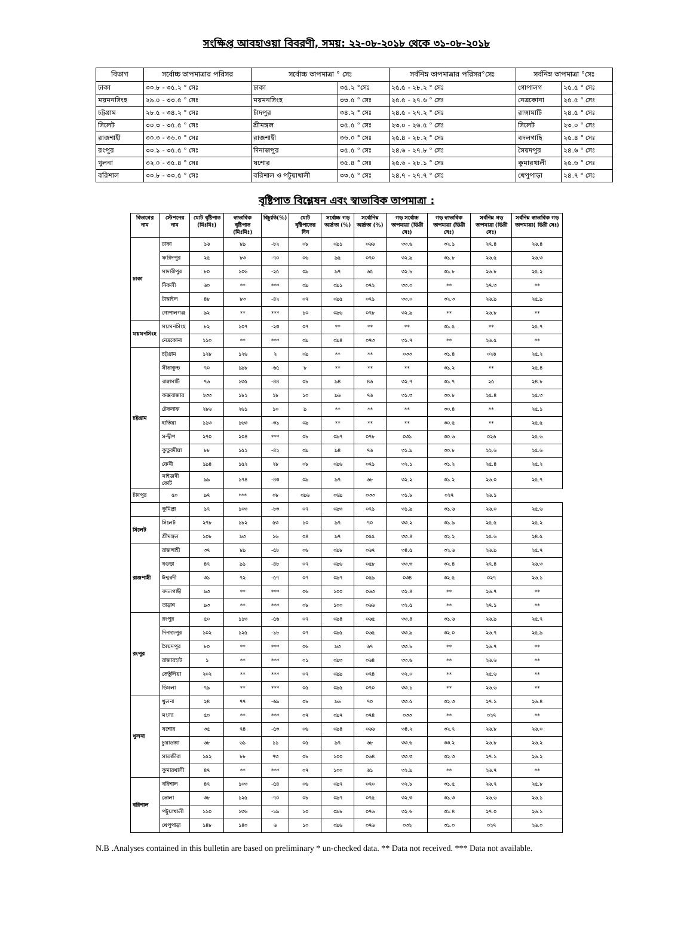সংক্ষিপ্ত আবহাওয়া বিবরণী, সময়: ২২-০৮-২০১৮ থেকে ৩১-০৮-২০১৮
| বিভাগ | সর্বোচ্চ তাপমাত্রার পরিসর | সর্বোচ্চ তাপমাত্রা ° সেঃ | | সর্বনিম্ন তাপমাত্রার পরিসর°সেঃ | সর্বনিম্ন তাপমাত্রা °সেঃ | |
| --- | --- | --- | --- | --- | --- | --- |
| ঢাকা | ৩০.৮ - ৩৫.২ ° সেঃ | ঢাকা | ৩৫.২ °সেঃ | ২৫.৫ - ২৮.২ ° সেঃ | গোপালগ | ২৫.৫ ° সেঃ |
| ময়মনসিংহ | ২৯.০ - ৩৩.৫ ° সেঃ | ময়মনসিংহ | ৩৩.৫ ° সেঃ | ২৫.৫ - ২৭.৬ ° সেঃ | নেত্রকোনা | ২৫.৫ ° সেঃ |
| চট্টগ্রাম | ২৮.৫ - ৩৪.২ ° সেঃ | চাঁদপুর | ৩৪.২ ° সেঃ | ২৪.৫ - ২৭.২ ° সেঃ | রাঙ্গামাটি | ২৪.৫ ° সেঃ |
| সিলেট | ৩০.৩ - ৩৫.৫ ° সেঃ | শ্রীমঙ্গল | ৩৫.৫ ° সেঃ | ২৩.০ - ২৬.৫ ° সেঃ | সিলেট | ২৩.০ ° সেঃ |
| রাজশাহী | ৩০.৩ - ৩৬.০ ° সেঃ | রাজশাহী | ৩৬.০ ° সেঃ | ২৫.৪ - ২৮.২ ° সেঃ | বদলগাছি | ২৫.৪ ° সেঃ |
| রংপুর | ৩০.১ - ৩৫.৫ ° সেঃ | দিনাজপুর | ৩৫.৫ ° সেঃ | ২৪.৬ - ২৭.৮ ° সেঃ | সৈয়দপুর | ২৪.৬ ° সেঃ |
| খুলনা | ৩২.০ - ৩৫.৪ ° সেঃ | যশোর | ৩৫.৪ ° সেঃ | ২৫.৬ - ২৮.১ ° সেঃ | কুমারখালী | ২৫.৬ ° সেঃ |
| বরিশাল | ৩০.৮ - ৩৩.৫ ° সেঃ | বরিশাল ও পটুয়াখালী | ৩৩.৫ ° সেঃ | ২৪.৭ - ২৭.৭ ° সেঃ | খেপুপাড়া | ২৪.৭ ° সেঃ |
বৃষ্টিপাত বিশ্লেষন এবং স্বাভাবিক তাপমাত্রা :
| বিভাগের নাম | স্টেশনের নাম | মোট বৃষ্টিপাত (মিঃমিঃ) | স্বাভাবিক বৃষ্টিপাত (মিঃমিঃ) | বিচ্যুতি(%) | মোট বৃষ্টিপাতের দিন | সর্বোচ্চ গড় আর্দ্রতা (%) | সর্বোনিম্ন আর্দ্রতা (%) | গড় সর্বোচ্চ তাপমাত্রা (ডিগ্রী সেঃ) | গড় স্বাভাবিক তাপমাত্রা (ডিগ্রী সেঃ) | সর্বনিম্ন গড় তাপমাত্রা (ডিগ্রী সেঃ) | সর্বনিম্ন স্বাভাবিক গড় তাপমাত্রা( ডিগ্রী সেঃ) |
| --- | --- | --- | --- | --- | --- | --- | --- | --- | --- | --- | --- |
| ঢাকা | ঢাকা | ১৬ | ৮৯ | -৮২ | ০৮ | ০৯১ | ০৬৬ | ৩৩.৬ | ৩২.১ | ২৭.৪ | ২৬.৪ |
| | ফরিদপুর | ২৫ | ৮৩ | -৭০ | ০৬ | ৯৫ | ০৭০ | ৩২.৯ | ৩১.৮ | ২৬.৫ | ২৬.৩ |
| | মাদারীপুর | ৮০ | ১০৬ | -২৫ | ০৯ | ৯৭ | ৬৫ | ৩২.৮ | ৩১.৮ | ২৬.৮ | ২৫.২ |
| | নিকলী | ৬০ | ** | *** | ০৯ | ০৯১ | ০৭২ | ৩৩.০ | ** | ২৭.৩ | ** |
| | টাঙ্গাইল | ৪৮ | ৮৩ | -৪২ | ০৭ | ০৯৫ | ০৭১ | ৩৩.০ | ৩২.৩ | ২৬.৯ | ২৫.৯ |
| | গোপালগঞ্জ | ৯২ | ** | *** | ১০ | ০৯৬ | ০৭৮ | ৩২.৯ | ** | ২৬.৮ | ** |
| ময়মনসিংহ | ময়মনসিংহ | ৮২ | ১০৭ | -২৩ | ০৭ | ** | ** | ** | ৩১.৫ | ** | ২৫.৭ |
| | নেত্রকোনা | ২১০ | ** | *** | ০৯ | ০৯৪ | ০৭৩ | ৩১.৭ | ** | ২৬.৫ | ** |
| চট্টগ্রাম | চট্টগ্রাম | ১২৮ | ১২৬ | ২ | ০৯ | ** | ** | ০৩৩ | ৩১.৪ | ০২৬ | ২৫.২ |
| | সীতাকুন্ড | ৭০ | ১৯৮ | -৬৫ | ৮ | ** | ** | ** | ৩১.২ | ** | ২৫.৪ |
| | রাঙ্গামাটি | ৭৬ | ১৩৫ | -৪৪ | ০৮ | ৯৪ | ৪৬ | ৩২.৭ | ৩১.৭ | ২৫ | ২৪.৮ |
| | কক্সবাজার | ২৩৩ | ১৮২ | ২৮ | ১০ | ৯৬ | ৭৬ | ৩১.৩ | ৩০.৮ | ২৫.৪ | ২৫.৩ |
| | টেকনাফ | ২৮৬ | ২৬১ | ১০ | ৯ | ** | ** | ** | ৩০.৪ | ** | ২৫.১ |
| | হাতিয়া | ১১৩ | ১৬৩ | -৩১ | ০৯ | ** | ** | ** | ৩০.৫ | ** | ২৫.৫ |
| | সন্দ্বীপ | ২৭০ | ২০৪ | *** | ০৮ | ০৯৭ | ০৭৮ | ০৩১ | ৩০.৬ | ০২৬ | ২৫.৬ |
| | কুতুবদীয়া | ৮৮ | ১৫২ | -৪২ | ০৯ | ৯৪ | ৭৬ | ৩১.৯ | ৩০.৮ | ২২.৬ | ২৫.৬ |
| | ফেনী | ১৯৪ | ১৫২ | ২৮ | ০৮ | ০৯৬ | ০৭১ | ৩২.১ | ৩১.২ | ২৫.৪ | ২৫.২ |
| | মাইজদী কোর্ট | ৯৯ | ১৭৪ | -৪৩ | ০৯ | ৯৭ | ৬৮ | ৩২.২ | ৩১.২ | ২৬.০ | ২৫.৭ |
| চাঁদপুর | ৫০ | ৯৭ | *** | ০৮ | ০৯৬ | ০৬৯ | ০৩৩ | ৩১.৮ | ০২৭ | ২৬.১ | |
| | কুমিল্লা | ১৭ | ১০৩ | -৮৩ | ০৭ | ০৯৩ | ০৭১ | ৩১.৯ | ৩১.৬ | ২৬.০ | ২৫.৬ |
| সিলেট | সিলেট | ২৭৮ | ১৮২ | ৫৩ | ১০ | ৯৭ | ৭০ | ৩৩.২ | ৩১.৯ | ২৫.৫ | ২৫.২ |
| | শ্রীমঙ্গল | ১০৮ | ৯৩ | ১৬ | ০৪ | ৯৭ | ০৫৫ | ৩৩.৪ | ৩২.২ | ২৫.৬ | ২৪.৫ |
| রাজশাহী | রাজশাহী | ৩৭ | ৮৯ | -৫৮ | ০৬ | ০৯৮ | ০৬৭ | ৩৪.৫ | ৩২.৬ | ২৬.৯ | ২৫.৭ |
| | বগুড়া | ৪৭ | ৯১ | -৪৮ | ০৭ | ০৯৬ | ০৫৮ | ৩৩.৩ | ৩২.৪ | ২৭.৪ | ২৬.৩ |
| | ঈশ্বরদী | ৩১ | ৭২ | -৫৭ | ০৭ | ০৯৭ | ০৫৯ | ০৩৪ | ৩২.৫ | ০২৭ | ২৬.১ |
| | বদলগাছী | ৯৩ | ** | *** | ০৬ | ১০০ | ০৬৩ | ৩২.৪ | ** | ২৬.৭ | ** |
| | তাড়াশ | ৯৩ | ** | *** | ০৮ | ১০০ | ০৬৬ | ৩২.৫ | ** | ২৭.১ | ** |
| রংপুর | রংপুর | ৫০ | ১১৩ | -৫৬ | ০৭ | ০৯৪ | ০৬৫ | ৩৩.৪ | ৩১.৬ | ২৬.৯ | ২৫.৭ |
| | দিনাজপুর | ১০২ | ১২৫ | -১৮ | ০৭ | ০৯৫ | ০৬৫ | ৩৩.৯ | ৩২.০ | ২৬.৭ | ২৫.৯ |
| | সৈয়দপুর | ৮০ | ** | *** | ০৬ | ৯৩ | ৬৭ | ৩৩.৮ | ** | ২৬.৭ | ** |
| | রাজারহাট | ১ | ** | *** | ০১ | ০৯৩ | ০৬৪ | ৩৩.৬ | ** | ২৬.৬ | ** |
| | তেতুঁলিয়া | ২০২ | ** | *** | ০৭ | ০৯৯ | ০৭৪ | ৩২.০ | ** | ২৫.৬ | ** |
| | ডিমলা | ৭৯ | ** | *** | ০৫ | ০৯৫ | ০৭০ | ৩৩.১ | ** | ২৬.৬ | ** |
| খুলনা | খুলনা | ২৪ | ৭৭ | -৬৯ | ০৮ | ৯৬ | ৭০ | ৩৩.৫ | ৩২.৩ | ২৭.১ | ২৬.৪ |
| | মংলা | ৫০ | ** | *** | ০৭ | ০৯৭ | ০৭৪ | ০৩৩ | ** | ০২৭ | ** |
| | যশোর | ৩৫ | ৭৪ | -৫৩ | ০৬ | ০৯৪ | ০৬৬ | ৩৪.২ | ৩২.৭ | ২৬.৮ | ২৬.০ |
| | চুয়াডাঙ্গা | ৬৮ | ৬১ | ১১ | ০৫ | ৯৭ | ৬৮ | ৩৩.৬ | ৩৩.২ | ২৬.৮ | ২৬.২ |
| | সাতক্ষীরা | ১৫২ | ৮৮ | ৭৩ | ০৮ | ১০০ | ০৬৪ | ৩৩.৩ | ৩২.৩ | ২৭.১ | ২৬.২ |
| | কুমারখালী | ৪৭ | ** | *** | ০৭ | ১০০ | ৬১ | ৩২.৯ | ** | ২৬.৭ | ** |
| বরিশাল | বরিশাল | ৪৭ | ১০৩ | -৫৪ | ০৬ | ০৯৭ | ০৭০ | ৩২.৮ | ৩১.৫ | ২৬.৭ | ২৫.৮ |
| | ভোলা | ৩৮ | ১২৫ | -৭০ | ০৮ | ০৯৭ | ০৭৫ | ৩২.৩ | ৩১.৩ | ২৬.৬ | ২৬.১ |
| | পটুয়াখালী | ১১০ | ১৩৬ | -১৯ | ১০ | ০৯৮ | ০৭৬ | ৩২.৬ | ৩১.৪ | ২৭.০ | ২৬.১ |
| | খেপুপাড়া | ১৪৮ | ১৪০ | ৬ | ১০ | ০৯৬ | ০৭৬ | ০৩২ | ৩১.০ | ০২৭ | ২৬.০ |
N.B .Analyses contained in this bulletin are based on preliminary * un-checked data. ** Data not received. *** Data not available.